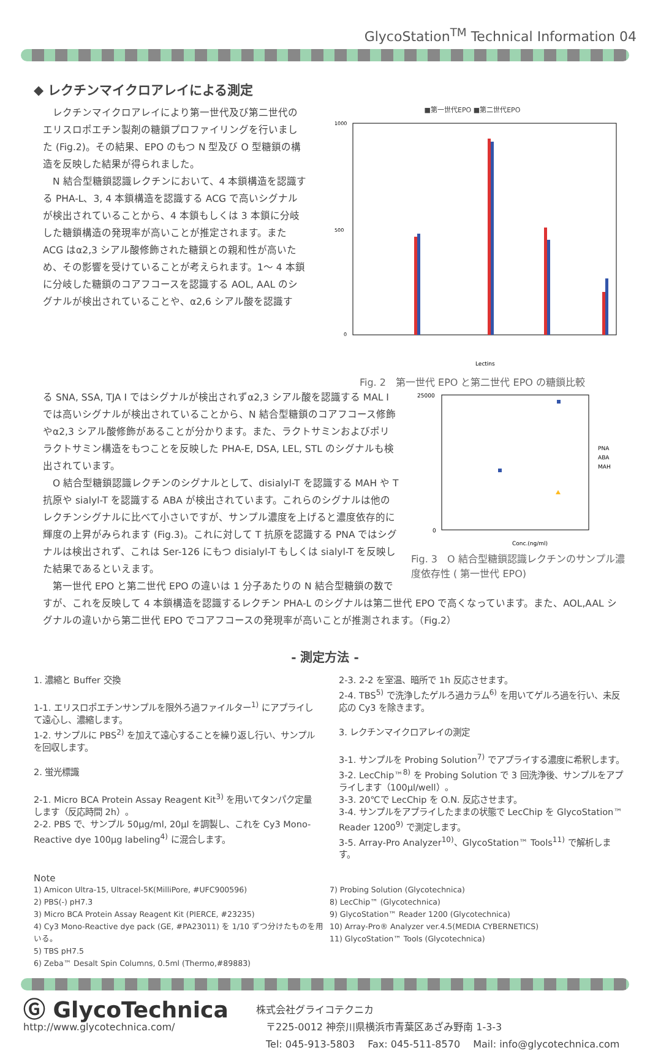GlycoStation<sup>TM</sup> Technical Information 04
◆ レクチンマイクロアレイによる測定
　レクチンマイクロアレイにより第一世代及び第二世代のエリスロポエチン製剤の糖鎖プロファイリングを行いました (Fig.2)。その結果、EPO のもつ N 型及び O 型糖鎖の構造を反映した結果が得られました。
　N 結合型糖鎖認識レクチンにおいて、4 本鎖構造を認識する PHA-L、3, 4 本鎖構造を認識する ACG で高いシグナルが検出されていることから、4 本鎖もしくは 3 本鎖に分岐した糖鎖構造の発現率が高いことが推定されます。また ACG はα2,3 シアル酸修飾された糖鎖との親和性が高いため、その影響を受けていることが考えられます。1～ 4 本鎖に分岐した糖鎖のコアフコースを認識する AOL, AAL のシグナルが検出されていることや、α2,6 シアル酸を認識す
■第一世代EPO ■第二世代EPO
1000
500
0
Lectins
Fig. 2　第一世代 EPO と第二世代 EPO の糖鎖比較
る SNA, SSA, TJA I ではシグナルが検出されずα2,3 シアル酸を認識する MAL I では高いシグナルが検出されていることから、N 結合型糖鎖のコアフコース修飾やα2,3 シアル酸修飾があることが分かります。また、ラクトサミンおよびポリラクトサミン構造をもつことを反映した PHA-E, DSA, LEL, STL のシグナルも検出されています。
　O 結合型糖鎖認識レクチンのシグナルとして、disialyl-T を認識する MAH や T 抗原や sialyl-T を認識する ABA が検出されています。これらのシグナルは他のレクチンシグナルに比べて小さいですが、サンプル濃度を上げると濃度依存的に輝度の上昇がみられます (Fig.3)。これに対して T 抗原を認識する PNA ではシグナルは検出されず、これは Ser-126 にもつ disialyl-T もしくは sialyl-T を反映した結果であるといえます。
　第一世代 EPO と第二世代 EPO の違いは 1 分子あたりの N 結合型糖鎖の数で
25000
0
Conc.(ng/ml)
PNA
ABA
MAH
Fig. 3　O 結合型糖鎖認識レクチンのサンプル濃度依存性 ( 第一世代 EPO)
すが、これを反映して 4 本鎖構造を認識するレクチン PHA-L のシグナルは第二世代 EPO で高くなっています。また、AOL,AAL シグナルの違いから第二世代 EPO でコアフコースの発現率が高いことが推測されます。（Fig.2）
- 測定方法 -
1. 濃縮と Buffer 交換
1-1. エリスロポエチンサンプルを限外ろ過ファイルター<sup>1)</sup> にアプライして遠心し、濃縮します。
1-2. サンプルに PBS<sup>2)</sup> を加えて遠心することを繰り返し行い、サンプルを回収します。
2. 蛍光標識
2-1. Micro BCA Protein Assay Reagent Kit<sup>3)</sup> を用いてタンパク定量します（反応時間 2h）。
2-2. PBS で、サンプル 50μg/ml, 20μl を調製し、これを Cy3 Mono-Reactive dye 100μg labeling<sup>4)</sup> に混合します。
2-3. 2-2 を室温、暗所で 1h 反応させます。
2-4. TBS<sup>5)</sup> で洗浄したゲルろ過カラム<sup>6)</sup> を用いてゲルろ過を行い、未反応の Cy3 を除きます。
3. レクチンマイクロアレイの測定
3-1. サンプルを Probing Solution<sup>7)</sup> でアプライする濃度に希釈します。
3-2. LecChip™<sup>8)</sup> を Probing Solution で 3 回洗浄後、サンプルをアプライします（100μl/well）。
3-3. 20℃で LecChip を O.N. 反応させます。
3-4. サンプルをアプライしたままの状態で LecChip を GlycoStation™ Reader 1200<sup>9)</sup> で測定します。
3-5. Array-Pro Analyzer<sup>10)</sup>、GlycoStation™ Tools<sup>11)</sup> で解析します。
Note
1) Amicon Ultra-15, Ultracel-5K(MilliPore, #UFC900596)
2) PBS(-) pH7.3
3) Micro BCA Protein Assay Reagent Kit (PIERCE, #23235)
4) Cy3 Mono-Reactive dye pack (GE, #PA23011) を 1/10 ずつ分けたものを用いる。
5) TBS pH7.5
6) Zeba™ Desalt Spin Columns, 0.5ml (Thermo,#89883)
7) Probing Solution (Glycotechnica)
8) LecChip™ (Glycotechnica)
9) GlycoStation™ Reader 1200 (Glycotechnica)
10) Array-Pro® Analyzer ver.4.5(MEDIA CYBERNETICS)
11) GlycoStation™ Tools (Glycotechnica)
Ⓖ GlycoTechnica
http://www.glycotechnica.com/
株式会社グライコテクニカ
　〒225-0012 神奈川県横浜市青葉区あざみ野南 1-3-3
　Tel: 045-913-5803　 Fax: 045-511-8570　 Mail: info@glycotechnica.com